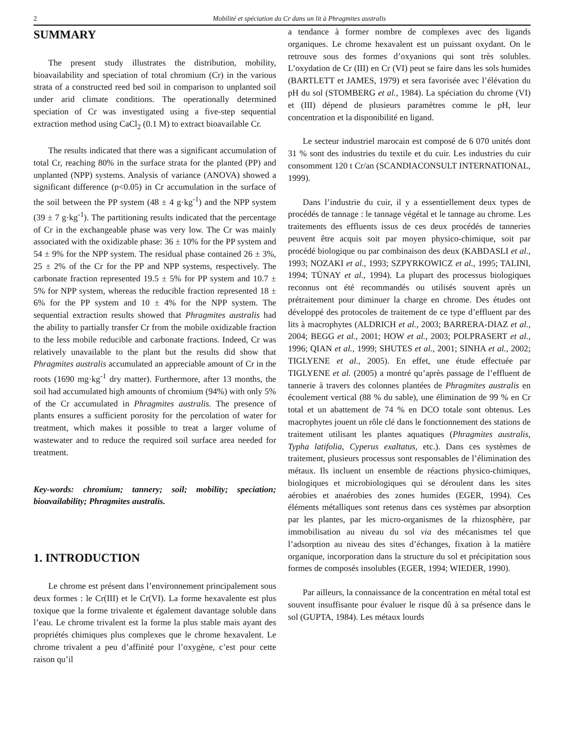2 Mobilité et spéciation du Cr dans un lit à Phragmites australis
SUMMARY
The present study illustrates the distribution, mobility, bioavailability and speciation of total chromium (Cr) in the various strata of a constructed reed bed soil in comparison to unplanted soil under arid climate conditions. The operationally determined speciation of Cr was investigated using a five-step sequential extraction method using CaCl<sub>2</sub> (0.1 M) to extract bioavailable Cr.
The results indicated that there was a significant accumulation of total Cr, reaching 80% in the surface strata for the planted (PP) and unplanted (NPP) systems. Analysis of variance (ANOVA) showed a significant difference (p<0.05) in Cr accumulation in the surface of the soil between the PP system (48 ± 4 g·kg<sup>-1</sup>) and the NPP system (39 ± 7 g·kg<sup>-1</sup>). The partitioning results indicated that the percentage of Cr in the exchangeable phase was very low. The Cr was mainly associated with the oxidizable phase: 36 ± 10% for the PP system and 54 ± 9% for the NPP system. The residual phase contained 26 ± 3%, 25 ± 2% of the Cr for the PP and NPP systems, respectively. The carbonate fraction represented 19.5 ± 5% for PP system and 10.7 ± 5% for NPP system, whereas the reducible fraction represented 18 ± 6% for the PP system and 10 ± 4% for the NPP system. The sequential extraction results showed that Phragmites australis had the ability to partially transfer Cr from the mobile oxidizable fraction to the less mobile reducible and carbonate fractions. Indeed, Cr was relatively unavailable to the plant but the results did show that Phragmites australis accumulated an appreciable amount of Cr in the roots (1690 mg·kg<sup>-1</sup> dry matter). Furthermore, after 13 months, the soil had accumulated high amounts of chromium (94%) with only 5% of the Cr accumulated in Phragmites australis. The presence of plants ensures a sufficient porosity for the percolation of water for treatment, which makes it possible to treat a larger volume of wastewater and to reduce the required soil surface area needed for treatment.
Key-words: chromium; tannery; soil; mobility; speciation; bioavailability; Phragmites australis.
1. INTRODUCTION
Le chrome est présent dans l’environnement principalement sous deux formes : le Cr(III) et le Cr(VI). La forme hexavalente est plus toxique que la forme trivalente et également davantage soluble dans l’eau. Le chrome trivalent est la forme la plus stable mais ayant des propriétés chimiques plus complexes que le chrome hexavalent. Le chrome trivalent a peu d’affinité pour l’oxygène, c’est pour cette raison qu’il
a tendance à former nombre de complexes avec des ligands organiques. Le chrome hexavalent est un puissant oxydant. On le retrouve sous des formes d’oxyanions qui sont très solubles. L’oxydation de Cr (III) en Cr (VI) peut se faire dans les sols humides (BARTLETT et JAMES, 1979) et sera favorisée avec l’élévation du pH du sol (STOMBERG et al., 1984). La spéciation du chrome (VI) et (III) dépend de plusieurs paramètres comme le pH, leur concentration et la disponibilité en ligand.
Le secteur industriel marocain est composé de 6 070 unités dont 31 % sont des industries du textile et du cuir. Les industries du cuir consomment 120 t Cr/an (SCANDIACONSULT INTERNATIONAL, 1999).
Dans l’industrie du cuir, il y a essentiellement deux types de procédés de tannage : le tannage végétal et le tannage au chrome. Les traitements des effluents issus de ces deux procédés de tanneries peuvent être acquis soit par moyen physico-chimique, soit par procédé biologique ou par combinaison des deux (KABDASLI et al., 1993; NOZAKI et al., 1993; SZPYRKOWICZ et al., 1995; TALINI, 1994; TÜNAY et al., 1994). La plupart des processus biologiques reconnus ont été recommandés ou utilisés souvent après un prétraitement pour diminuer la charge en chrome. Des études ont développé des protocoles de traitement de ce type d’effluent par des lits à macrophytes (ALDRICH et al., 2003; BARRERA-DIAZ et al., 2004; BEGG et al., 2001; HOW et al., 2003; POLPRASERT et al., 1996; QIAN et al., 1999; SHUTES et al., 2001; SINHA et al., 2002; TIGLYENE et al., 2005). En effet, une étude effectuée par TIGLYENE et al. (2005) a montré qu’après passage de l’effluent de tannerie à travers des colonnes plantées de Phragmites australis en écoulement vertical (88 % du sable), une élimination de 99 % en Cr total et un abattement de 74 % en DCO totale sont obtenus. Les macrophytes jouent un rôle clé dans le fonctionnement des stations de traitement utilisant les plantes aquatiques (Phragmites australis, Typha latifolia, Cyperus exaltatus, etc.). Dans ces systèmes de traitement, plusieurs processus sont responsables de l’élimination des métaux. Ils incluent un ensemble de réactions physico-chimiques, biologiques et microbiologiques qui se déroulent dans les sites aérobies et anaérobies des zones humides (EGER, 1994). Ces éléments métalliques sont retenus dans ces systèmes par absorption par les plantes, par les micro-organismes de la rhizosphère, par immobilisation au niveau du sol via des mécanismes tel que l’adsorption au niveau des sites d’échanges, fixation à la matière organique, incorporation dans la structure du sol et précipitation sous formes de composés insolubles (EGER, 1994; WIEDER, 1990).
Par ailleurs, la connaissance de la concentration en métal total est souvent insuffisante pour évaluer le risque dû à sa présence dans le sol (GUPTA, 1984). Les métaux lourds